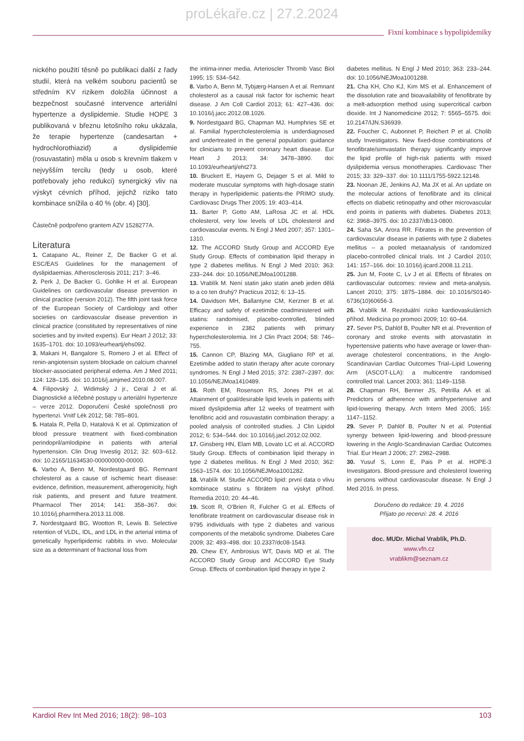proLékaře.cz | 27.2.2024
Fixní kombinace s hypolipidemiky
nického použití těsně po publikaci další z řady studií, která na velkém souboru pacientů se středním KV rizikem doložila účinnost a bezpečnost současné intervence arteriální hypertenze a dyslipidemie. Studie HOPE 3 publikovaná v březnu letošního roku ukázala, že terapie hypertenze (candesartan + hydrochlorothiazid) a dyslipidemie (rosuvastatin) měla u osob s krevním tlakem v nejvyšším tercilu (tedy u osob, které potřebovaly jeho redukci) synergický vliv na výskyt cévních příhod, jejichž riziko tato kombinace snížila o 40 % (obr. 4) [30].
Částečně podpořeno grantem AZV 1528277A.
Literatura
1. Catapano AL, Reiner Z, De Backer G et al. ESC/EAS Guidelines for the management of dyslipidaemias. Atherosclerosis 2011; 217: 3–46.
2. Perk J, De Backer G, Gohlke H et al. European Guidelines on cardiovascular disease prevention in clinical practice (version 2012). The fifth joint task force of the European Society of Cardiology and other societies on cardiovascular disease prevention in clinical practice (constituted by representatives of nine societies and by invited experts). Eur Heart J 2012; 33: 1635–1701. doi: 10.1093/eurheartj/ehs092.
3. Makani H, Bangalore S, Romero J et al. Effect of renin-angiotensin system blockade on calcium channel blocker-associated peripheral edema. Am J Med 2011; 124: 128–135. doi: 10.1016/j.amjmed.2010.08.007.
4. Filipovský J, Widimský J jr., Ceral J et al. Diagnostické a léčebné postupy u arteriální hypertenze – verze 2012. Doporučení České společnosti pro hypertenzi. Vnitř Lék 2012; 58: 785–801.
5. Hatala R, Pella D, Hatalová K et al. Optimization of blood pressure treatment with fixed-combination perindopril/amlodipine in patients with arterial hypertension. Clin Drug Investig 2012; 32: 603–612. doi: 10.2165/11634530-000000000-00000.
6. Varbo A, Benn M, Nordestgaard BG. Remnant cholesterol as a cause of ischemic heart disease: evidence, definition, measurement, atherogenicity, high risk patients, and present and future treatment. Pharmacol Ther 2014; 141: 358–367. doi: 10.1016/j.pharmthera.2013.11.008.
7. Nordestgaard BG, Wootton R, Lewis B. Selective retention of VLDL, IDL, and LDL in the arterial intima of genetically hyperlipidemic rabbits in vivo. Molecular size as a determinant of fractional loss from
the intima-inner media. Arterioscler Thromb Vasc Biol 1995; 15: 534–542.
8. Varbo A, Benn M, Tybjærg-Hansen A et al. Remnant cholesterol as a causal risk factor for ischemic heart disease. J Am Coll Cardiol 2013; 61: 427–436. doi: 10.1016/j.jacc.2012.08.1026.
9. Nordestgaard BG, Chapman MJ, Humphries SE et al. Familial hypercholesterolemia is underdiagnosed and undertreated in the general population: guidance for clinicians to prevent coronary heart disease. Eur Heart J 2013; 34: 3478–3890. doi: 10.1093/eurheartj/eht273.
10. Bruckert E, Hayem G, Dejager S et al. Mild to moderate muscular symptoms with high-dosage statin therapy in hyperlipidemic patients-the PRIMO study. Cardiovasc Drugs Ther 2005; 19: 403–414.
11. Barter P, Gotto AM, LaRosa JC et al. HDL cholesterol, very low levels of LDL cholesterol and cardiovascular events. N Engl J Med 2007; 357: 1301–1310.
12. The ACCORD Study Group and ACCORD Eye Study Group. Effects of combination lipid therapy in type 2 diabetes mellitus. N Engl J Med 2010; 363: 233–244. doi: 10.1056/NEJMoa1001288.
13. Vrablík M. Není statin jako statin aneb jeden dělá to a co ten druhý? Practicus 2012; 6: 13–15.
14. Davidson MH, Ballantyne CM, Kerzner B et al. Efficacy and safety of ezetimibe coadministered with statins: randomised, placebo-controlled, blinded experience in 2382 patients with primary hypercholesterolemia. Int J Clin Pract 2004; 58: 746–755.
15. Cannon CP, Blazing MA, Giugliano RP et al. Ezetimibe added to statin therapy after acute coronary syndromes. N Engl J Med 2015; 372: 2387–2397. doi: 10.1056/NEJMoa1410489.
16. Roth EM, Rosenson RS, Jones PH et al. Attainment of goal/desirable lipid levels in patients with mixed dyslipidemia after 12 weeks of treatment with fenofibric acid and rosuvastatin combination therapy: a pooled analysis of controlled studies. J Clin Lipidol 2012; 6: 534–544. doi: 10.1016/j.jacl.2012.02.002.
17. Ginsberg HN, Elam MB, Lovato LC et al. ACCORD Study Group. Effects of combination lipid therapy in type 2 diabetes mellitus. N Engl J Med 2010; 362: 1563–1574. doi: 10.1056/NEJMoa1001282.
18. Vrablík M. Studie ACCORD lipid: první data o vlivu kombinace statinu s fibrátem na výskyt příhod. Remedia 2010; 20: 44–46.
19. Scott R, O'Brien R, Fulcher G et al. Effects of fenofibrate treatment on cardiovascular disease risk in 9795 individuals with type 2 diabetes and various components of the metabolic syndrome. Diabetes Care 2009; 32: 493–498. doi: 10.2337/dc08-1543.
20. Chew EY, Ambrosius WT, Davis MD et al. The ACCORD Study Group and ACCORD Eye Study Group. Effects of combination lipid therapy in type 2
diabetes mellitus. N Engl J Med 2010; 363: 233–244. doi: 10.1056/NEJMoa1001288.
21. Cha KH, Cho KJ, Kim MS et al. Enhancement of the dissolution rate and bioavailability of fenofibrate by a melt-adsorption method using supercritical carbon dioxide. Int J Nanomedicine 2012; 7: 5565–5575. doi: 10.2147/IJN.S36939.
22. Foucher C, Aubonnet P, Reichert P et al. Cholib study Investigators. New fixed-dose combinations of fenofibrate/simvastatin therapy significantly improve the lipid profile of high-risk patients with mixed dyslipidemia versus monotherapies. Cardiovasc Ther 2015; 33: 329–337. doi: 10.1111/1755-5922.12148.
23. Noonan JE, Jenkins AJ, Ma JX et al. An update on the molecular actions of fenofibrate and its clinical effects on diabetic retinopathy and other microvascular end points in patients with diabetes. Diabetes 2013; 62: 3968–3975. doi: 10.2337/db13-0800.
24. Saha SA, Arora RR. Fibrates in the prevention of cardiovascular disease in patients with type 2 diabetes mellitus – a pooled metaanalysis of randomized placebo-controlled clinical trials. Int J Cardiol 2010; 141: 157–166. doi: 10.1016/j.ijcard.2008.11.211.
25. Jun M, Foote C, Lv J et al. Effects of fibrates on cardiovascular outcomes: review and meta-analysis. Lancet 2010; 375: 1875–1884. doi: 10.1016/S0140-6736(10)60656-3.
26. Vrablík M. Reziduální riziko kardiovaskulárních příhod. Medicína po promoci 2009; 10: 60–64.
27. Sever PS, Dahlöf B, Poulter NR et al. Prevention of coronary and stroke events with atorvastatin in hypertensive patients who have average or lower-than-average cholesterol concentrations, in the Anglo-Scandinavian Cardiac Outcomes Trial–Lipid Lowering Arm (ASCOT-LLA): a multicentre randomised controlled trial. Lancet 2003; 361: 1149–1158.
28. Chapman RH, Benner JS, Petrilla AA et al. Predictors of adherence with antihypertensive and lipid-lowering therapy. Arch Intern Med 2005; 165: 1147–1152.
29. Sever P, Dahlöf B, Poulter N et al. Potential synergy between lipid-lowering and blood-pressure lowering in the Anglo-Scandinavian Cardiac Outcomes Trial. Eur Heart J 2006; 27: 2982–2988.
30. Yusuf S, Lonn E, Pais P et al. HOPE-3 Investigators. Blood-pressure and cholesterol lowering in persons without cardiovascular disease. N Engl J Med 2016. In press.
Doručeno do redakce: 19. 4. 2016
Přijato po recenzi: 28. 4. 2016
doc. MUDr. Michal Vrablík, Ph.D.
www.vfn.cz
vrablikm@seznam.cz
Kardiol Rev Int Med 2016; 18(2): 98–103 103